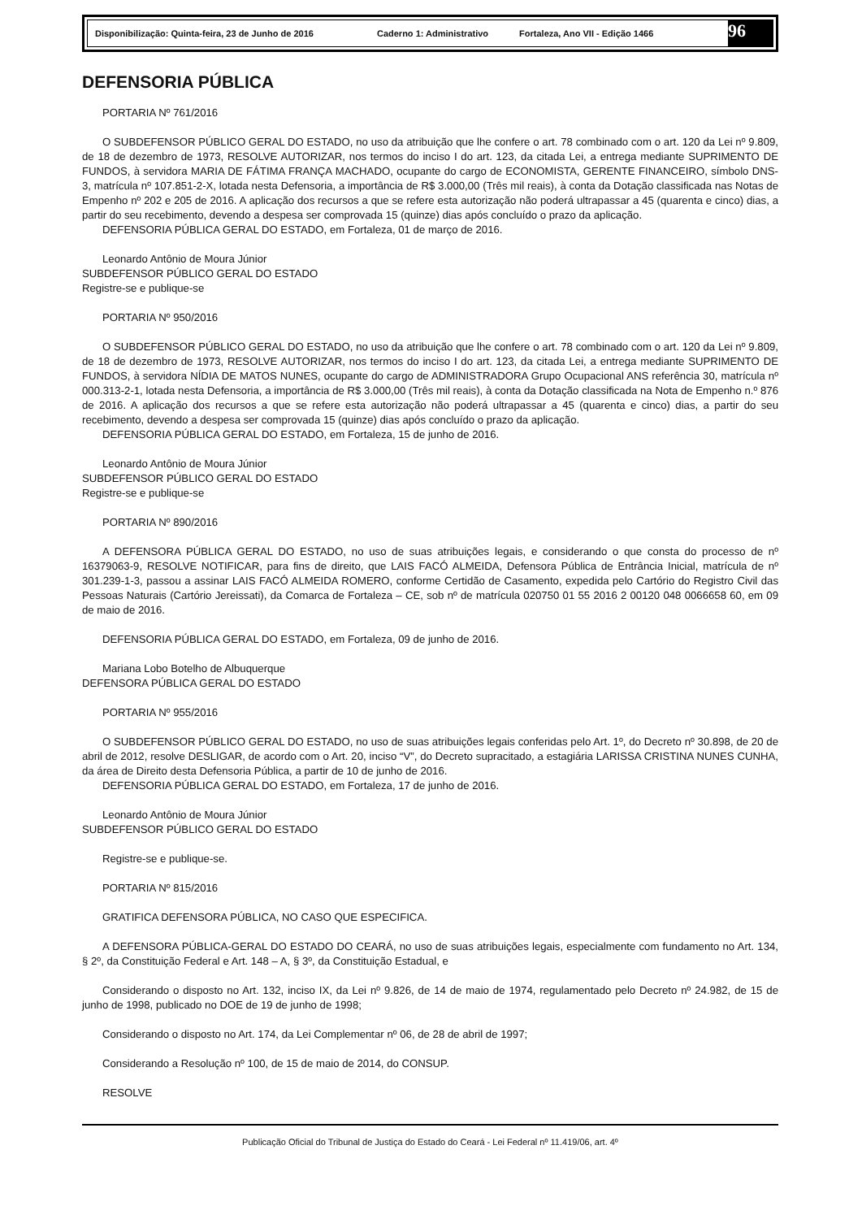Disponibilização: Quinta-feira, 23 de Junho de 2016 Caderno 1: Administrativo Fortaleza, Ano VII - Edição 1466 96
DEFENSORIA PÚBLICA
PORTARIA Nº 761/2016
O SUBDEFENSOR PÚBLICO GERAL DO ESTADO, no uso da atribuição que lhe confere o art. 78 combinado com o art. 120 da Lei nº 9.809, de 18 de dezembro de 1973, RESOLVE AUTORIZAR, nos termos do inciso I do art. 123, da citada Lei, a entrega mediante SUPRIMENTO DE FUNDOS, à servidora MARIA DE FÁTIMA FRANÇA MACHADO, ocupante do cargo de ECONOMISTA, GERENTE FINANCEIRO, símbolo DNS-3, matrícula nº 107.851-2-X, lotada nesta Defensoria, a importância de R$ 3.000,00 (Três mil reais), à conta da Dotação classificada nas Notas de Empenho nº 202 e 205 de 2016. A aplicação dos recursos a que se refere esta autorização não poderá ultrapassar a 45 (quarenta e cinco) dias, a partir do seu recebimento, devendo a despesa ser comprovada 15 (quinze) dias após concluído o prazo da aplicação.
DEFENSORIA PÚBLICA GERAL DO ESTADO, em Fortaleza, 01 de março de 2016.
Leonardo Antônio de Moura Júnior
SUBDEFENSOR PÚBLICO GERAL DO ESTADO
Registre-se e publique-se
PORTARIA Nº 950/2016
O SUBDEFENSOR PÚBLICO GERAL DO ESTADO, no uso da atribuição que lhe confere o art. 78 combinado com o art. 120 da Lei nº 9.809, de 18 de dezembro de 1973, RESOLVE AUTORIZAR, nos termos do inciso I do art. 123, da citada Lei, a entrega mediante SUPRIMENTO DE FUNDOS, à servidora NÍDIA DE MATOS NUNES, ocupante do cargo de ADMINISTRADORA Grupo Ocupacional ANS referência 30, matrícula nº 000.313-2-1, lotada nesta Defensoria, a importância de R$ 3.000,00 (Três mil reais), à conta da Dotação classificada na Nota de Empenho n.º 876 de 2016. A aplicação dos recursos a que se refere esta autorização não poderá ultrapassar a 45 (quarenta e cinco) dias, a partir do seu recebimento, devendo a despesa ser comprovada 15 (quinze) dias após concluído o prazo da aplicação.
DEFENSORIA PÚBLICA GERAL DO ESTADO, em Fortaleza, 15 de junho de 2016.
Leonardo Antônio de Moura Júnior
SUBDEFENSOR PÚBLICO GERAL DO ESTADO
Registre-se e publique-se
PORTARIA Nº 890/2016
A DEFENSORA PÚBLICA GERAL DO ESTADO, no uso de suas atribuições legais, e considerando o que consta do processo de nº 16379063-9, RESOLVE NOTIFICAR, para fins de direito, que LAIS FACÓ ALMEIDA, Defensora Pública de Entrância Inicial, matrícula de nº 301.239-1-3, passou a assinar LAIS FACÓ ALMEIDA ROMERO, conforme Certidão de Casamento, expedida pelo Cartório do Registro Civil das Pessoas Naturais (Cartório Jereissati), da Comarca de Fortaleza – CE, sob nº de matrícula 020750 01 55 2016 2 00120 048 0066658 60, em 09 de maio de 2016.
DEFENSORIA PÚBLICA GERAL DO ESTADO, em Fortaleza, 09 de junho de 2016.
Mariana Lobo Botelho de Albuquerque
DEFENSORA PÚBLICA GERAL DO ESTADO
PORTARIA Nº 955/2016
O SUBDEFENSOR PÚBLICO GERAL DO ESTADO, no uso de suas atribuições legais conferidas pelo Art. 1º, do Decreto nº 30.898, de 20 de abril de 2012, resolve DESLIGAR, de acordo com o Art. 20, inciso “V”, do Decreto supracitado, a estagiária LARISSA CRISTINA NUNES CUNHA, da área de Direito desta Defensoria Pública, a partir de 10 de junho de 2016.
DEFENSORIA PÚBLICA GERAL DO ESTADO, em Fortaleza, 17 de junho de 2016.
Leonardo Antônio de Moura Júnior
SUBDEFENSOR PÚBLICO GERAL DO ESTADO
Registre-se e publique-se.
PORTARIA Nº 815/2016
GRATIFICA DEFENSORA PÚBLICA, NO CASO QUE ESPECIFICA.
A DEFENSORA PÚBLICA-GERAL DO ESTADO DO CEARÁ, no uso de suas atribuições legais, especialmente com fundamento no Art. 134, § 2º, da Constituição Federal e Art. 148 – A, § 3º, da Constituição Estadual, e
Considerando o disposto no Art. 132, inciso IX, da Lei nº 9.826, de 14 de maio de 1974, regulamentado pelo Decreto nº 24.982, de 15 de junho de 1998, publicado no DOE de 19 de junho de 1998;
Considerando o disposto no Art. 174, da Lei Complementar nº 06, de 28 de abril de 1997;
Considerando a Resolução nº 100, de 15 de maio de 2014, do CONSUP.
RESOLVE
Publicação Oficial do Tribunal de Justiça do Estado do Ceará - Lei Federal nº 11.419/06, art. 4º